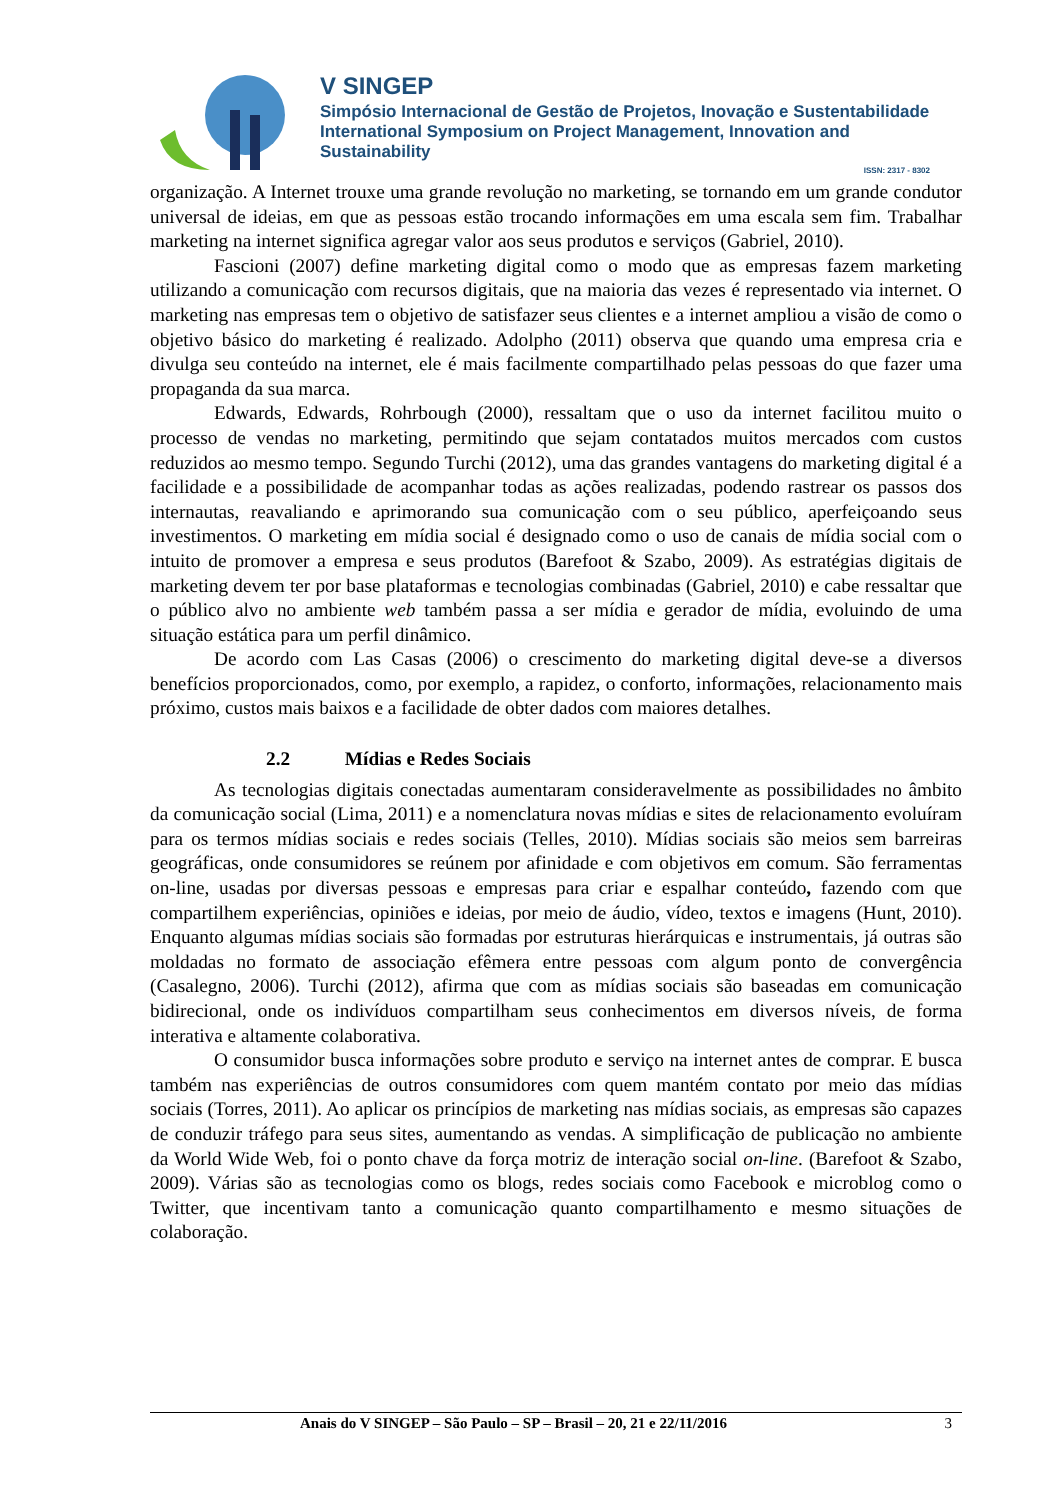V SINGEP
Simpósio Internacional de Gestão de Projetos, Inovação e Sustentabilidade
International Symposium on Project Management, Innovation and Sustainability
ISSN: 2317 - 8302
organização. A Internet trouxe uma grande revolução no marketing, se tornando em um grande condutor universal de ideias, em que as pessoas estão trocando informações em uma escala sem fim. Trabalhar marketing na internet significa agregar valor aos seus produtos e serviços (Gabriel, 2010).
Fascioni (2007) define marketing digital como o modo que as empresas fazem marketing utilizando a comunicação com recursos digitais, que na maioria das vezes é representado via internet. O marketing nas empresas tem o objetivo de satisfazer seus clientes e a internet ampliou a visão de como o objetivo básico do marketing é realizado. Adolpho (2011) observa que quando uma empresa cria e divulga seu conteúdo na internet, ele é mais facilmente compartilhado pelas pessoas do que fazer uma propaganda da sua marca.
Edwards, Edwards, Rohrbough (2000), ressaltam que o uso da internet facilitou muito o processo de vendas no marketing, permitindo que sejam contatados muitos mercados com custos reduzidos ao mesmo tempo. Segundo Turchi (2012), uma das grandes vantagens do marketing digital é a facilidade e a possibilidade de acompanhar todas as ações realizadas, podendo rastrear os passos dos internautas, reavaliando e aprimorando sua comunicação com o seu público, aperfeiçoando seus investimentos. O marketing em mídia social é designado como o uso de canais de mídia social com o intuito de promover a empresa e seus produtos (Barefoot & Szabo, 2009). As estratégias digitais de marketing devem ter por base plataformas e tecnologias combinadas (Gabriel, 2010) e cabe ressaltar que o público alvo no ambiente web também passa a ser mídia e gerador de mídia, evoluindo de uma situação estática para um perfil dinâmico.
De acordo com Las Casas (2006) o crescimento do marketing digital deve-se a diversos benefícios proporcionados, como, por exemplo, a rapidez, o conforto, informações, relacionamento mais próximo, custos mais baixos e a facilidade de obter dados com maiores detalhes.
2.2 Mídias e Redes Sociais
As tecnologias digitais conectadas aumentaram consideravelmente as possibilidades no âmbito da comunicação social (Lima, 2011) e a nomenclatura novas mídias e sites de relacionamento evoluíram para os termos mídias sociais e redes sociais (Telles, 2010). Mídias sociais são meios sem barreiras geográficas, onde consumidores se reúnem por afinidade e com objetivos em comum. São ferramentas on-line, usadas por diversas pessoas e empresas para criar e espalhar conteúdo, fazendo com que compartilhem experiências, opiniões e ideias, por meio de áudio, vídeo, textos e imagens (Hunt, 2010). Enquanto algumas mídias sociais são formadas por estruturas hierárquicas e instrumentais, já outras são moldadas no formato de associação efêmera entre pessoas com algum ponto de convergência (Casalegno, 2006). Turchi (2012), afirma que com as mídias sociais são baseadas em comunicação bidirecional, onde os indivíduos compartilham seus conhecimentos em diversos níveis, de forma interativa e altamente colaborativa.
O consumidor busca informações sobre produto e serviço na internet antes de comprar. E busca também nas experiências de outros consumidores com quem mantém contato por meio das mídias sociais (Torres, 2011). Ao aplicar os princípios de marketing nas mídias sociais, as empresas são capazes de conduzir tráfego para seus sites, aumentando as vendas. A simplificação de publicação no ambiente da World Wide Web, foi o ponto chave da força motriz de interação social on-line. (Barefoot & Szabo, 2009). Várias são as tecnologias como os blogs, redes sociais como Facebook e microblog como o Twitter, que incentivam tanto a comunicação quanto compartilhamento e mesmo situações de colaboração.
Anais do V SINGEP – São Paulo – SP – Brasil – 20, 21 e 22/11/2016 3